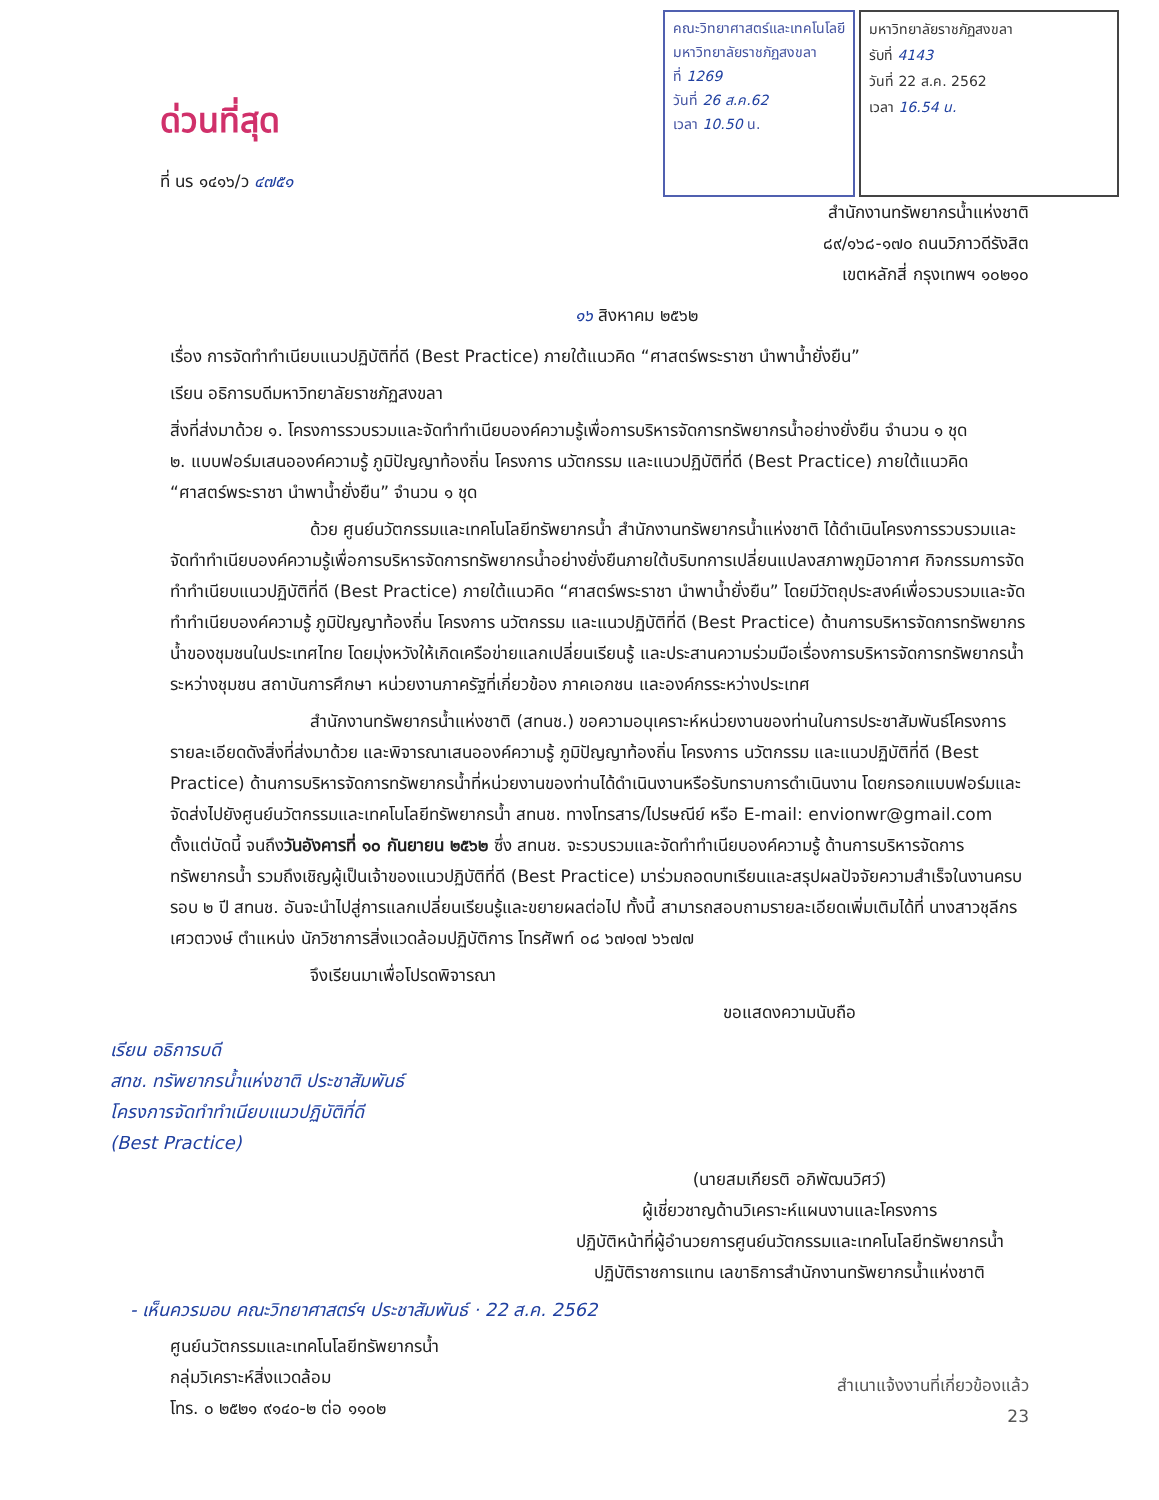ด่วนที่สุด
ที่ นร ๑๔๑๖/ว ๔๗๕๑
คณะวิทยาศาสตร์และเทคโนโลยี
มหาวิทยาลัยราชภัฏสงขลา
ที่ 1269
วันที่ 26 ส.ค.62
เวลา 10.50 น.
มหาวิทยาลัยราชภัฏสงขลา
รับที่ 4143
วันที่ 22 ส.ค. 2562
เวลา 16.54 น.
สำนักงานทรัพยากรน้ำแห่งชาติ
๘๙/๑๖๘-๑๗๐ ถนนวิภาวดีรังสิต
เขตหลักสี่ กรุงเทพฯ ๑๐๒๑๐
๑๖ สิงหาคม ๒๕๖๒
เรื่อง การจัดทำทำเนียบแนวปฏิบัติที่ดี (Best Practice) ภายใต้แนวคิด “ศาสตร์พระราชา นำพาน้ำยั่งยืน”
เรียน อธิการบดีมหาวิทยาลัยราชภัฏสงขลา
สิ่งที่ส่งมาด้วย ๑. โครงการรวบรวมและจัดทำทำเนียบองค์ความรู้เพื่อการบริหารจัดการทรัพยากรน้ำอย่างยั่งยืน จำนวน ๑ ชุด
๒. แบบฟอร์มเสนอองค์ความรู้ ภูมิปัญญาท้องถิ่น โครงการ นวัตกรรม และแนวปฏิบัติที่ดี (Best Practice) ภายใต้แนวคิด “ศาสตร์พระราชา นำพาน้ำยั่งยืน” จำนวน ๑ ชุด
ด้วย ศูนย์นวัตกรรมและเทคโนโลยีทรัพยากรน้ำ สำนักงานทรัพยากรน้ำแห่งชาติ ได้ดำเนินโครงการรวบรวมและจัดทำทำเนียบองค์ความรู้เพื่อการบริหารจัดการทรัพยากรน้ำอย่างยั่งยืนภายใต้บริบทการเปลี่ยนแปลงสภาพภูมิอากาศ กิจกรรมการจัดทำทำเนียบแนวปฏิบัติที่ดี (Best Practice) ภายใต้แนวคิด “ศาสตร์พระราชา นำพาน้ำยั่งยืน” โดยมีวัตถุประสงค์เพื่อรวบรวมและจัดทำทำเนียบองค์ความรู้ ภูมิปัญญาท้องถิ่น โครงการ นวัตกรรม และแนวปฏิบัติที่ดี (Best Practice) ด้านการบริหารจัดการทรัพยากรน้ำของชุมชนในประเทศไทย โดยมุ่งหวังให้เกิดเครือข่ายแลกเปลี่ยนเรียนรู้ และประสานความร่วมมือเรื่องการบริหารจัดการทรัพยากรน้ำระหว่างชุมชน สถาบันการศึกษา หน่วยงานภาครัฐที่เกี่ยวข้อง ภาคเอกชน และองค์กรระหว่างประเทศ
สำนักงานทรัพยากรน้ำแห่งชาติ (สทนช.) ขอความอนุเคราะห์หน่วยงานของท่านในการประชาสัมพันธ์โครงการ รายละเอียดดังสิ่งที่ส่งมาด้วย และพิจารณาเสนอองค์ความรู้ ภูมิปัญญาท้องถิ่น โครงการ นวัตกรรม และแนวปฏิบัติที่ดี (Best Practice) ด้านการบริหารจัดการทรัพยากรน้ำที่หน่วยงานของท่านได้ดำเนินงานหรือรับทราบการดำเนินงาน โดยกรอกแบบฟอร์มและจัดส่งไปยังศูนย์นวัตกรรมและเทคโนโลยีทรัพยากรน้ำ สทนช. ทางโทรสาร/ไปรษณีย์ หรือ E-mail: envionwr@gmail.com ตั้งแต่บัดนี้ จนถึงวันอังคารที่ ๑๐ กันยายน ๒๕๖๒ ซึ่ง สทนช. จะรวบรวมและจัดทำทำเนียบองค์ความรู้ ด้านการบริหารจัดการทรัพยากรน้ำ รวมถึงเชิญผู้เป็นเจ้าของแนวปฏิบัติที่ดี (Best Practice) มาร่วมถอดบทเรียนและสรุปผลปัจจัยความสำเร็จในงานครบรอบ ๒ ปี สทนช. อันจะนำไปสู่การแลกเปลี่ยนเรียนรู้และขยายผลต่อไป ทั้งนี้ สามารถสอบถามรายละเอียดเพิ่มเติมได้ที่ นางสาวชุลีกร เศวตวงษ์ ตำแหน่ง นักวิชาการสิ่งแวดล้อมปฏิบัติการ โทรศัพท์ ๐๘ ๖๗๑๗ ๖๖๗๗
จึงเรียนมาเพื่อโปรดพิจารณา
ขอแสดงความนับถือ
เรียน อธิการบดี
สทช. ทรัพยากรน้ำแห่งชาติ ประชาสัมพันธ์
โครงการจัดทำทำเนียบแนวปฏิบัติที่ดี
(Best Practice)
(นายสมเกียรติ อภิพัฒนวิศว์)
ผู้เชี่ยวชาญด้านวิเคราะห์แผนงานและโครงการ
ปฏิบัติหน้าที่ผู้อำนวยการศูนย์นวัตกรรมและเทคโนโลยีทรัพยากรน้ำ
ปฏิบัติราชการแทน เลขาธิการสำนักงานทรัพยากรน้ำแห่งชาติ
- เห็นควรมอบ คณะวิทยาศาสตร์ฯ ประชาสัมพันธ์ · 22 ส.ค. 2562
ศูนย์นวัตกรรมและเทคโนโลยีทรัพยากรน้ำ
กลุ่มวิเคราะห์สิ่งแวดล้อม
โทร. ๐ ๒๕๒๑ ๙๑๔๐-๒ ต่อ ๑๑๐๒
สำเนาแจ้งงานที่เกี่ยวข้องแล้ว
23